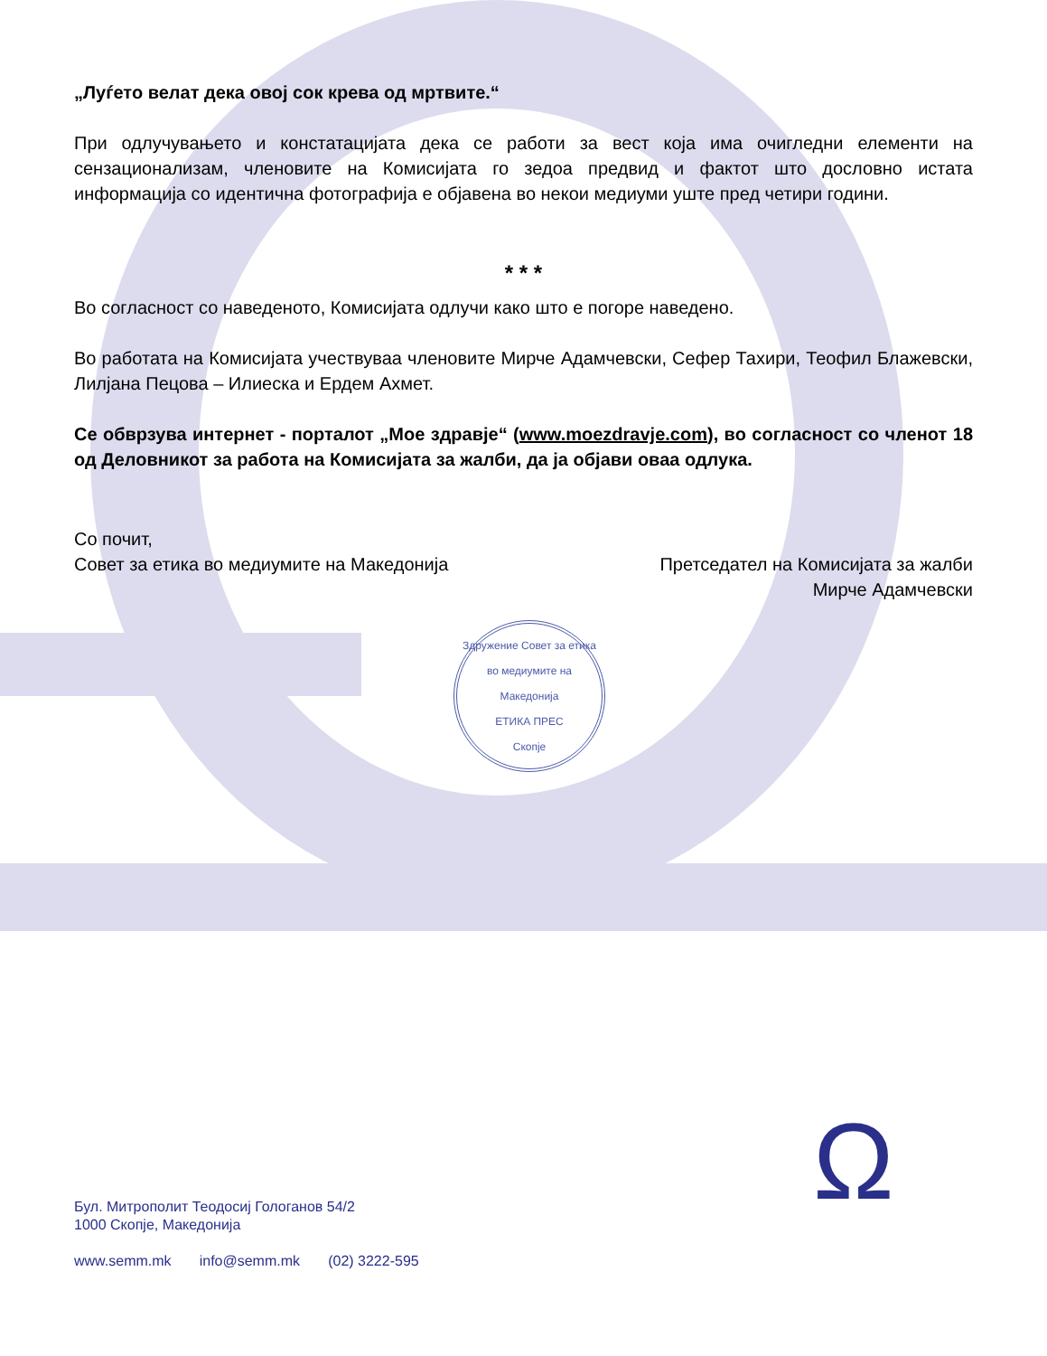„Луѓето велат дека овој сок крева од мртвите.“
При одлучувањето и констатацијата дека се работи за вест која има очигледни елементи на сензационализам, членовите на Комисијата го зедоа предвид и фактот што дословно истата информација со идентична фотографија е објавена во некои медиуми уште пред четири години.
* * *
Во согласност со наведеното, Комисијата одлучи како што е погоре наведено.
Во работата на Комисијата учествуваа членовите Мирче Адамчевски, Сефер Тахири, Теофил Блажевски, Лилјана Пецова – Илиеска и Ердем Ахмет.
Се обврзува интернет - порталот „Мое здравје“ (www.moezdravje.com), во согласност со членот 18 од Деловникот за работа на Комисијата за жалби, да ја објави оваа одлука.
Со почит,
Совет за етика во медиумите на Македонија
Претседател на Комисијата за жалби
Мирче Адамчевски
Здружение Совет за етика во медиумите на Македонија
ЕТИКА ПРЕС
Скопје
Бул. Митрополит Теодосиј Гологанов 54/2
1000 Скопје, Македонија
www.semm.mk info@semm.mk (02) 3222-595
Ω